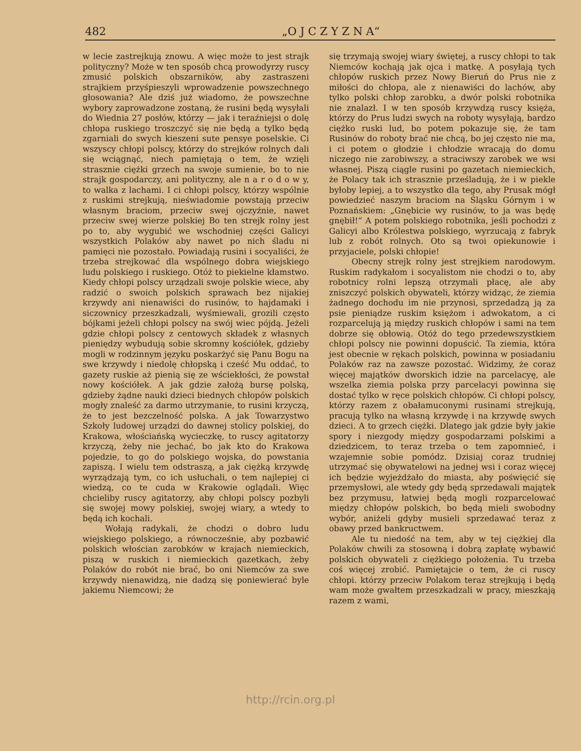482 „O J C Z Y Z N A“
w lecie zastrejkują znowu. A więc może to jest strajk polityczny? Może w ten sposób chcą prowodyrzy ruscy zmusić polskich obszarników, aby zastraszeni strajkiem przyśpieszyli wprowadzenie powszechnego głosowania? Ale dziś już wiadomo, że powszechne wybory zaprowadzone zostaną, że rusini będą wysyłali do Wiednia 27 posłów, którzy — jak i teraźniejsi o dolę chłopa ruskiego troszczyć się nie będą a tylko będą zgarniali do swych kieszeni sute pensye poselskie. Ci wszyscy chłopi polscy, którzy do strejków rolnych dali się wciągnąć, niech pamiętają o tem, że wzięli strasznie ciężki grzech na swoje sumienie, bo to nie strajk gospodarczy, ani polityczny, ale n a r o d o w y, to walka z lachami. I ci chłopi polscy, którzy wspólnie z ruskimi strejkują, nieświadomie powstają przeciw własnym braciom, przeciw swej ojczyźnie, nawet przeciw swej wierze polskiej Bo ten strejk rolny jest po to, aby wygubić we wschodniej części Galicyi wszystkich Polaków aby nawet po nich śladu ni pamięci nie pozostało. Powiadają rusini i socyaliści, że trzeba strejkować dla wspólnego dobra wiejskiego ludu polskiego i ruskiego. Otóż to piekielne kłamstwo. Kiedy chłopi polscy urządzali swoje polskie wiece, aby radzić o swoich polskich sprawach bez nijakiej krzywdy ani nienawiści do rusinów, to hajdamaki i siczownicy przeszkadzali, wyśmiewali, grozili często bójkami jeżeli chłopi polscy na swój wiec pójdą. Jeżeli gdzie chłopi polscy z centowych składek z własnych pieniędzy wybudują sobie skromny kościółek, gdzieby mogli w rodzinnym języku poskarżyć się Panu Bogu na swe krzywdy i niedolę chłopską i cześć Mu oddać, to gazety ruskie aż pienią się ze wściekłości, że powstał nowy kościółek. A jak gdzie założą bursę polską, gdzieby żądne nauki dzieci biednych chłopów polskich mogły znaleść za darmo utrzymanie, to rusini krzyczą, że to jest bezczelność polska. A jak Towarzystwo Szkoły ludowej urządzi do dawnej stolicy polskiej, do Krakowa, włościańską wycieczkę, to ruscy agitatorzy krzyczą, żeby nie jechać, bo jak kto do Krakowa pojedzie, to go do polskiego wojska, do powstania zapiszą. I wielu tem odstraszą, a jak ciężką krzywdę wyrządzają tym, co ich usłuchali, o tem najlepiej ci wiedzą, co te cuda w Krakowie oglądali. Więc chcieliby ruscy agitatorzy, aby chłopi polscy pozbyli się swojej mowy polskiej, swojej wiary, a wtedy to będą ich kochali.
Wołają radykali, że chodzi o dobro ludu wiejskiego polskiego, a równocześnie, aby pozbawić polskich włościan zarobków w krajach niemieckich, piszą w ruskich i niemieckich gazetkach, żeby Polaków do robót nie brać, bo oni Niemców za swe krzywdy nienawidzą, nie dadzą się poniewierać byle jakiemu Niemcowi; że
się trzymają swojej wiary świętej, a ruscy chłopi to tak Niemców kochają jak ojca i matkę. A posyłają tych chłopów ruskich przez Nowy Bieruń do Prus nie z miłości do chłopa, ale z nienawiści do lachów, aby tylko polski chłop zarobku, a dwór polski robotnika nie znalazł. I w ten sposób krzywdzą ruscy księża, którzy do Prus ludzi swych na roboty wysyłają, bardzo ciężko ruski lud, bo potem pokazuje się, że tam Rusinów do roboty brać nie chcą, bo jej często nie ma, i ci potem o głodzie i chłodzie wracają do domu niczego nie zarobiwszy, a straciwszy zarobek we wsi własnej. Piszą ciągle rusini po gazetach niemieckich, że Polacy tak ich strasznie prześladują, że i w piekle byłoby lepiej, a to wszystko dla tego, aby Prusak mógł powiedzieć naszym braciom na Śląsku Górnym i w Poznańskiem: „Gnębicie wy rusinów, to ja was będę gnębił!“ A potem polskiego robotnika, jeśli pochodzi z Galicyi albo Królestwa polskiego, wyrzucają z fabryk lub z robót rolnych. Oto są twoi opiekunowie i przyjaciele, polski chłopie!
Obecny strejk rolny jest strejkiem narodowym. Ruskim radykałom i socyalistom nie chodzi o to, aby robotnicy rolni lepszą otrzymali płacę, ale aby zniszczyć polskich obywateli, którzy widząc, że ziemia żadnego dochodu im nie przynosi, sprzedadzą ją za psie pieniądze ruskim księżom i adwokatom, a ci rozparcelują ją między ruskich chłopów i sami na tem dobrze się obłowią. Otóż do tego przedewszystkiem chłopi polscy nie powinni dopuścić. Ta ziemia, która jest obecnie w rękach polskich, powinna w posiadaniu Polaków raz na zawsze pozostać. Widzimy, że coraz więcej majątków dworskich idzie na parcelacyę, ale wszelka ziemia polska przy parcelacyi powinna się dostać tylko w ręce polskich chłopów. Ci chłopi polscy, którzy razem z obałamuconymi rusinami strejkują, pracują tylko na własną krzywdę i na krzywdę swych dzieci. A to grzech ciężki. Dlatego jak gdzie były jakie spory i niezgody między gospodarzami polskimi a dziedzicem, to teraz trzeba o tem zapomnieć, i wzajemnie sobie pomódz. Dzisiaj coraz trudniej utrzymać się obywatelowi na jednej wsi i coraz więcej ich będzie wyjeżdżało do miasta, aby poświęcić się przemysłowi, ale wtedy gdy będą sprzedawali majątek bez przymusu, łatwiej będą mogli rozparcelować między chłopów polskich, bo będą mieli swobodny wybór, aniżeli gdyby musieli sprzedawać teraz z obawy przed bankructwem.
Ale tu niedość na tem, aby w tej ciężkiej dla Polaków chwili za stosowną i dobrą zapłatę wybawić polskich obywateli z ciężkiego położenia. Tu trzeba coś więcej zrobić. Pamiętajcie o tem, że ci ruscy chłopi. którzy przeciw Polakom teraz strejkują i będą wam może gwałtem przeszkadzali w pracy, mieszkają razem z wami,
http://rcin.org.pl